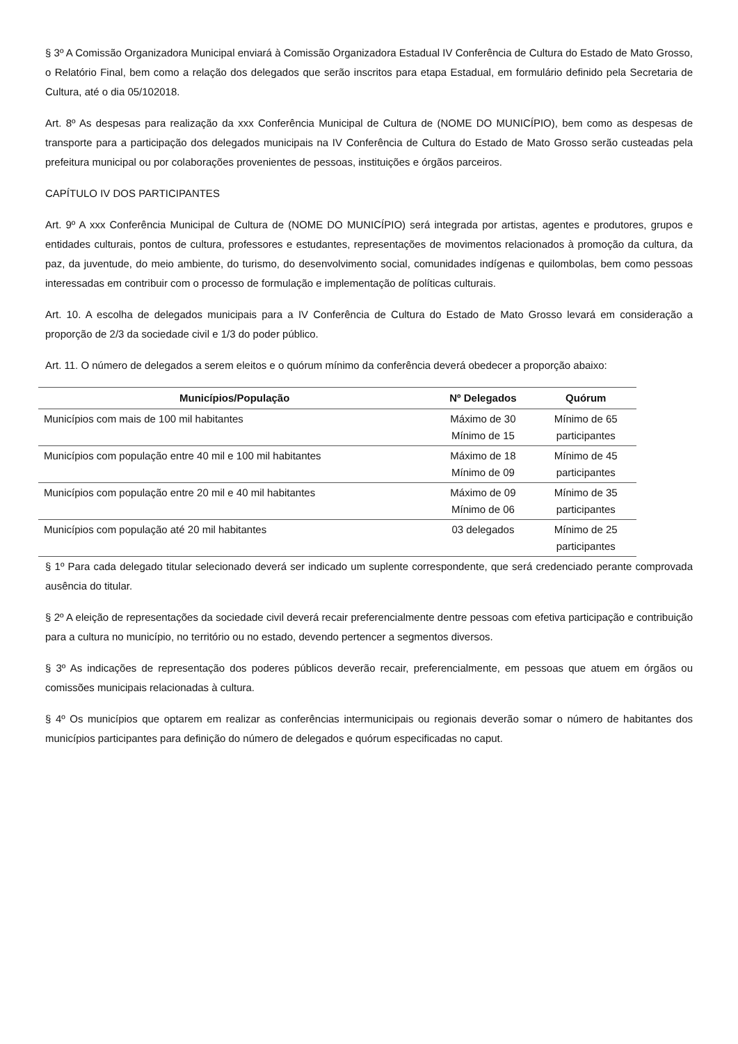§ 3º A Comissão Organizadora Municipal enviará à Comissão Organizadora Estadual IV Conferência de Cultura do Estado de Mato Grosso, o Relatório Final, bem como a relação dos delegados que serão inscritos para etapa Estadual, em formulário definido pela Secretaria de Cultura, até o dia 05/102018.
Art. 8º As despesas para realização da xxx Conferência Municipal de Cultura de (NOME DO MUNICÍPIO), bem como as despesas de transporte para a participação dos delegados municipais na IV Conferência de Cultura do Estado de Mato Grosso serão custeadas pela prefeitura municipal ou por colaborações provenientes de pessoas, instituições e órgãos parceiros.
CAPÍTULO IV DOS PARTICIPANTES
Art. 9º A xxx Conferência Municipal de Cultura de (NOME DO MUNICÍPIO) será integrada por artistas, agentes e produtores, grupos e entidades culturais, pontos de cultura, professores e estudantes, representações de movimentos relacionados à promoção da cultura, da paz, da juventude, do meio ambiente, do turismo, do desenvolvimento social, comunidades indígenas e quilombolas, bem como pessoas interessadas em contribuir com o processo de formulação e implementação de políticas culturais.
Art. 10. A escolha de delegados municipais para a IV Conferência de Cultura do Estado de Mato Grosso levará em consideração a proporção de 2/3 da sociedade civil e 1/3 do poder público.
Art. 11. O número de delegados a serem eleitos e o quórum mínimo da conferência deverá obedecer a proporção abaixo:
| Municípios/População | Nº Delegados | Quórum |
| --- | --- | --- |
| Municípios com mais de 100 mil habitantes | Máximo de 30 Mínimo de 15 | Mínimo de 65 participantes |
| Municípios com população entre 40 mil e 100 mil habitantes | Máximo de 18 Mínimo de 09 | Mínimo de 45 participantes |
| Municípios com população entre 20 mil e 40 mil habitantes | Máximo de 09 Mínimo de 06 | Mínimo de 35 participantes |
| Municípios com população até 20 mil habitantes | 03 delegados | Mínimo de 25 participantes |
§ 1º Para cada delegado titular selecionado deverá ser indicado um suplente correspondente, que será credenciado perante comprovada ausência do titular.
§ 2º A eleição de representações da sociedade civil deverá recair preferencialmente dentre pessoas com efetiva participação e contribuição para a cultura no município, no território ou no estado, devendo pertencer a segmentos diversos.
§ 3º As indicações de representação dos poderes públicos deverão recair, preferencialmente, em pessoas que atuem em órgãos ou comissões municipais relacionadas à cultura.
§ 4º Os municípios que optarem em realizar as conferências intermunicipais ou regionais deverão somar o número de habitantes dos municípios participantes para definição do número de delegados e quórum especificadas no caput.